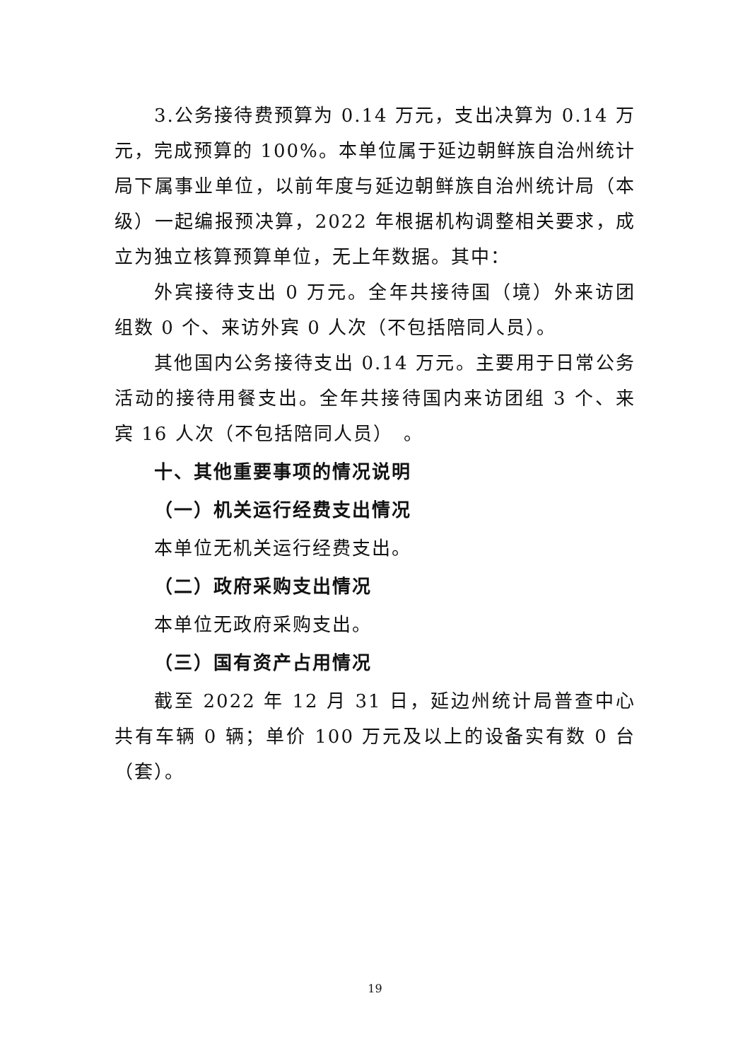3.公务接待费预算为 0.14 万元，支出决算为 0.14 万元，完成预算的 100%。本单位属于延边朝鲜族自治州统计局下属事业单位，以前年度与延边朝鲜族自治州统计局（本级）一起编报预决算，2022 年根据机构调整相关要求，成立为独立核算预算单位，无上年数据。其中：
外宾接待支出 0 万元。全年共接待国（境）外来访团组数 0 个、来访外宾 0 人次（不包括陪同人员）。
其他国内公务接待支出 0.14 万元。主要用于日常公务活动的接待用餐支出。全年共接待国内来访团组 3 个、来宾 16 人次（不包括陪同人员）　。
十、其他重要事项的情况说明
（一）机关运行经费支出情况
本单位无机关运行经费支出。
（二）政府采购支出情况
本单位无政府采购支出。
（三）国有资产占用情况
截至 2022 年 12 月 31 日，延边州统计局普查中心共有车辆 0 辆；单价 100 万元及以上的设备实有数 0 台（套）。
19